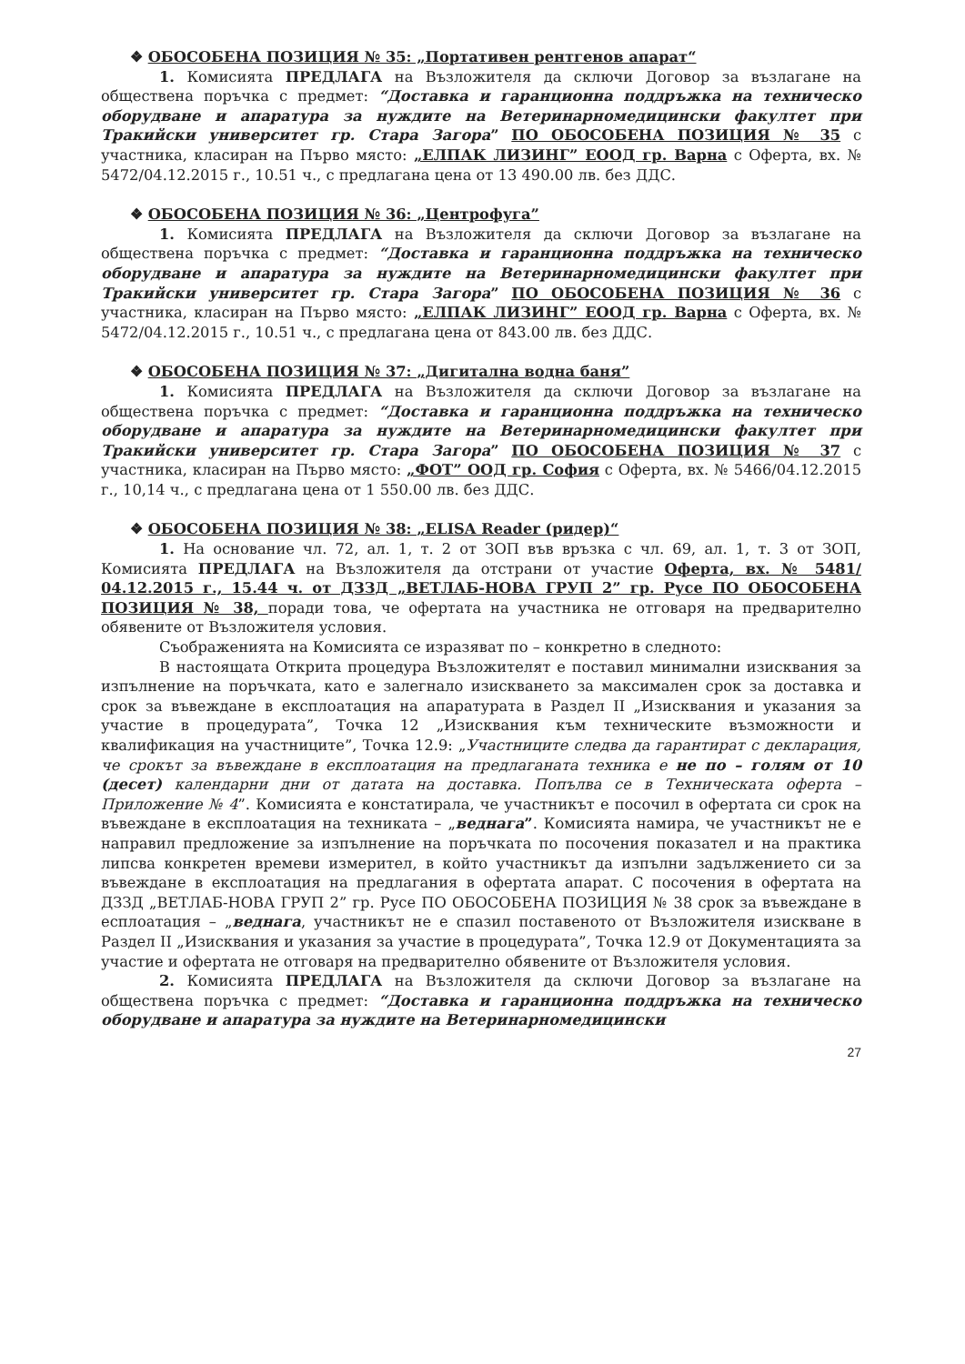❖ ОБОСОБЕНА ПОЗИЦИЯ № 35: „Портативен рентгенов апарат“
1. Комисията ПРЕДЛАГА на Възложителя да сключи Договор за възлагане на обществена поръчка с предмет: “Доставка и гаранционна поддръжка на техническо оборудване и апаратура за нуждите на Ветеринарномедицински факултет при Тракийски университет гр. Стара Загора” ПО ОБОСОБЕНА ПОЗИЦИЯ № 35 с участника, класиран на Първо място: „ЕЛПАК ЛИЗИНГ” ЕООД гр. Варна с Оферта, вх. № 5472/04.12.2015 г., 10.51 ч., с предлагана цена от 13 490.00 лв. без ДДС.
❖ ОБОСОБЕНА ПОЗИЦИЯ № 36: „Центрофуга”
1. Комисията ПРЕДЛАГА на Възложителя да сключи Договор за възлагане на обществена поръчка с предмет: “Доставка и гаранционна поддръжка на техническо оборудване и апаратура за нуждите на Ветеринарномедицински факултет при Тракийски университет гр. Стара Загора” ПО ОБОСОБЕНА ПОЗИЦИЯ № 36 с участника, класиран на Първо място: „ЕЛПАК ЛИЗИНГ” ЕООД гр. Варна с Оферта, вх. № 5472/04.12.2015 г., 10.51 ч., с предлагана цена от 843.00 лв. без ДДС.
❖ ОБОСОБЕНА ПОЗИЦИЯ № 37: „Дигитална водна баня”
1. Комисията ПРЕДЛАГА на Възложителя да сключи Договор за възлагане на обществена поръчка с предмет: “Доставка и гаранционна поддръжка на техническо оборудване и апаратура за нуждите на Ветеринарномедицински факултет при Тракийски университет гр. Стара Загора” ПО ОБОСОБЕНА ПОЗИЦИЯ № 37 с участника, класиран на Първо място: „ФОТ” ООД гр. София с Оферта, вх. № 5466/04.12.2015 г., 10,14 ч., с предлагана цена от 1 550.00 лв. без ДДС.
❖ ОБОСОБЕНА ПОЗИЦИЯ № 38: „ELISA Reader (ридер)“
1. На основание чл. 72, ал. 1, т. 2 от ЗОП във връзка с чл. 69, ал. 1, т. 3 от ЗОП, Комисията ПРЕДЛАГА на Възложителя да отстрани от участие Оферта, вх. № 5481/ 04.12.2015 г., 15.44 ч. от ДЗЗД „ВЕТЛАБ-НОВА ГРУП 2” гр. Русе ПО ОБОСОБЕНА ПОЗИЦИЯ № 38, поради това, че офертата на участника не отговаря на предварително обявените от Възложителя условия.
Съображенията на Комисията се изразяват по – конкретно в следното:
В настоящата Открита процедура Възложителят е поставил минимални изисквания за изпълнение на поръчката, като е залегнало изискването за максимален срок за доставка и срок за въвеждане в експлоатация на апаратурата в Раздел II „Изисквания и указания за участие в процедурата”, Точка 12 „Изисквания към техническите възможности и квалификация на участниците”, Точка 12.9: „Участниците следва да гарантират с декларация, че срокът за въвеждане в експлоатация на предлаганата техника е не по – голям от 10 (десет) календарни дни от датата на доставка. Попълва се в Техническата оферта – Приложение № 4”. Комисията е констатирала, че участникът е посочил в офертата си срок на въвеждане в експлоатация на техниката – „веднага”. Комисията намира, че участникът не е направил предложение за изпълнение на поръчката по посочения показател и на практика липсва конкретен времеви измерител, в който участникът да изпълни задължението си за въвеждане в експлоатация на предлагания в офертата апарат. С посочения в офертата на ДЗЗД „ВЕТЛАБ-НОВА ГРУП 2” гр. Русе ПО ОБОСОБЕНА ПОЗИЦИЯ № 38 срок за въвеждане в есплоатация – „веднага, участникът не е спазил поставеното от Възложителя изискване в Раздел II „Изисквания и указания за участие в процедурата”, Точка 12.9 от Документацията за участие и офертата не отговаря на предварително обявените от Възложителя условия.
2. Комисията ПРЕДЛАГА на Възложителя да сключи Договор за възлагане на обществена поръчка с предмет: “Доставка и гаранционна поддръжка на техническо оборудване и апаратура за нуждите на Ветеринарномедицински
27